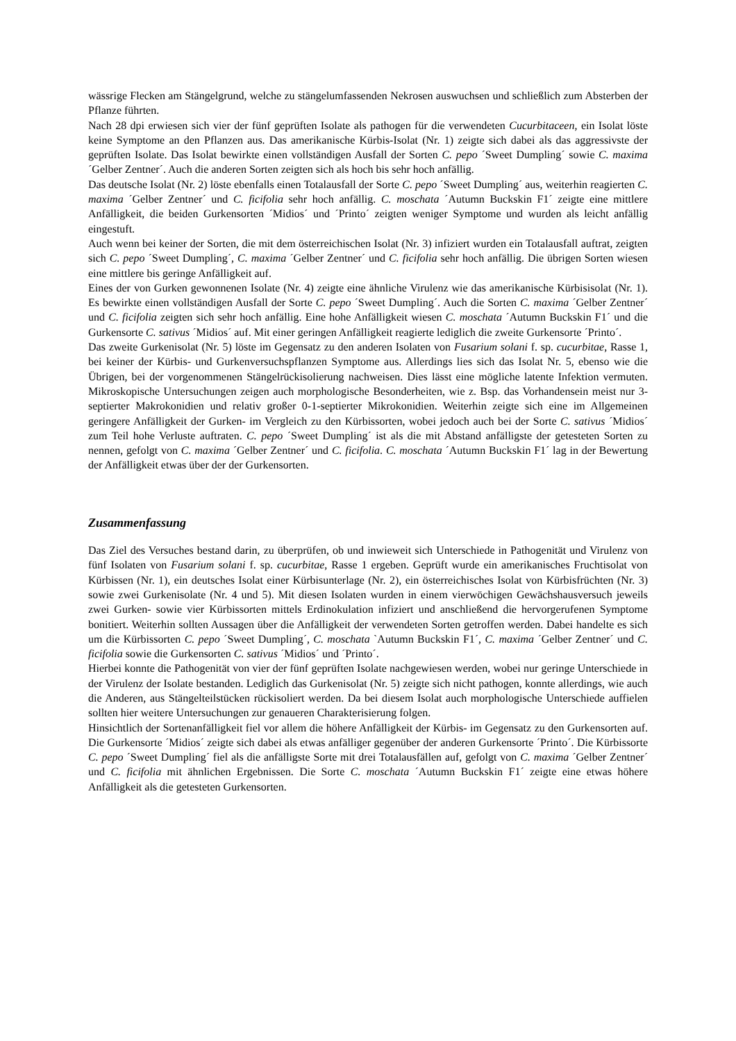wässrige Flecken am Stängelgrund, welche zu stängelumfassenden Nekrosen auswuchsen und schließlich zum Absterben der Pflanze führten.
Nach 28 dpi erwiesen sich vier der fünf geprüften Isolate als pathogen für die verwendeten Cucurbitaceen, ein Isolat löste keine Symptome an den Pflanzen aus. Das amerikanische Kürbis-Isolat (Nr. 1) zeigte sich dabei als das aggressivste der geprüften Isolate. Das Isolat bewirkte einen vollständigen Ausfall der Sorten C. pepo ´Sweet Dumpling´ sowie C. maxima ´Gelber Zentner´. Auch die anderen Sorten zeigten sich als hoch bis sehr hoch anfällig.
Das deutsche Isolat (Nr. 2) löste ebenfalls einen Totalausfall der Sorte C. pepo ´Sweet Dumpling´ aus, weiterhin reagierten C. maxima ´Gelber Zentner´ und C. ficifolia sehr hoch anfällig. C. moschata ´Autumn Buckskin F1´ zeigte eine mittlere Anfälligkeit, die beiden Gurkensorten ´Midios´ und ´Printo´ zeigten weniger Symptome und wurden als leicht anfällig eingestuft.
Auch wenn bei keiner der Sorten, die mit dem österreichischen Isolat (Nr. 3) infiziert wurden ein Totalausfall auftrat, zeigten sich C. pepo ´Sweet Dumpling´, C. maxima ´Gelber Zentner´ und C. ficifolia sehr hoch anfällig. Die übrigen Sorten wiesen eine mittlere bis geringe Anfälligkeit auf.
Eines der von Gurken gewonnenen Isolate (Nr. 4) zeigte eine ähnliche Virulenz wie das amerikanische Kürbisisolat (Nr. 1). Es bewirkte einen vollständigen Ausfall der Sorte C. pepo ´Sweet Dumpling´. Auch die Sorten C. maxima ´Gelber Zentner´ und C. ficifolia zeigten sich sehr hoch anfällig. Eine hohe Anfälligkeit wiesen C. moschata ´Autumn Buckskin F1´ und die Gurkensorte C. sativus ´Midios´ auf. Mit einer geringen Anfälligkeit reagierte lediglich die zweite Gurkensorte ´Printo´.
Das zweite Gurkenisolat (Nr. 5) löste im Gegensatz zu den anderen Isolaten von Fusarium solani f. sp. cucurbitae, Rasse 1, bei keiner der Kürbis- und Gurkenversuchspflanzen Symptome aus. Allerdings lies sich das Isolat Nr. 5, ebenso wie die Übrigen, bei der vorgenommenen Stängelrückisolierung nachweisen. Dies lässt eine mögliche latente Infektion vermuten. Mikroskopische Untersuchungen zeigen auch morphologische Besonderheiten, wie z. Bsp. das Vorhandensein meist nur 3-septierter Makrokonidien und relativ großer 0-1-septierter Mikrokonidien. Weiterhin zeigte sich eine im Allgemeinen geringere Anfälligkeit der Gurken- im Vergleich zu den Kürbissorten, wobei jedoch auch bei der Sorte C. sativus ´Midios´ zum Teil hohe Verluste auftraten. C. pepo ´Sweet Dumpling´ ist als die mit Abstand anfälligste der getesteten Sorten zu nennen, gefolgt von C. maxima ´Gelber Zentner´ und C. ficifolia. C. moschata ´Autumn Buckskin F1´ lag in der Bewertung der Anfälligkeit etwas über der der Gurkensorten.
Zusammenfassung
Das Ziel des Versuches bestand darin, zu überprüfen, ob und inwieweit sich Unterschiede in Pathogenität und Virulenz von fünf Isolaten von Fusarium solani f. sp. cucurbitae, Rasse 1 ergeben. Geprüft wurde ein amerikanisches Fruchtisolat von Kürbissen (Nr. 1), ein deutsches Isolat einer Kürbisunterlage (Nr. 2), ein österreichisches Isolat von Kürbisfrüchten (Nr. 3) sowie zwei Gurkenisolate (Nr. 4 und 5). Mit diesen Isolaten wurden in einem vierwöchigen Gewächshausversuch jeweils zwei Gurken- sowie vier Kürbissorten mittels Erdinokulation infiziert und anschließend die hervorgerufenen Symptome bonitiert. Weiterhin sollten Aussagen über die Anfälligkeit der verwendeten Sorten getroffen werden. Dabei handelte es sich um die Kürbissorten C. pepo ´Sweet Dumpling´, C. moschata `Autumn Buckskin F1´, C. maxima ´Gelber Zentner´ und C. ficifolia sowie die Gurkensorten C. sativus ´Midios´ und ´Printo´.
Hierbei konnte die Pathogenität von vier der fünf geprüften Isolate nachgewiesen werden, wobei nur geringe Unterschiede in der Virulenz der Isolate bestanden. Lediglich das Gurkenisolat (Nr. 5) zeigte sich nicht pathogen, konnte allerdings, wie auch die Anderen, aus Stängelteilstücken rückisoliert werden. Da bei diesem Isolat auch morphologische Unterschiede auffielen sollten hier weitere Untersuchungen zur genaueren Charakterisierung folgen.
Hinsichtlich der Sortenanfälligkeit fiel vor allem die höhere Anfälligkeit der Kürbis- im Gegensatz zu den Gurkensorten auf. Die Gurkensorte ´Midios´ zeigte sich dabei als etwas anfälliger gegenüber der anderen Gurkensorte ´Printo´. Die Kürbissorte C. pepo ´Sweet Dumpling´ fiel als die anfälligste Sorte mit drei Totalausfällen auf, gefolgt von C. maxima ´Gelber Zentner´ und C. ficifolia mit ähnlichen Ergebnissen. Die Sorte C. moschata ´Autumn Buckskin F1´ zeigte eine etwas höhere Anfälligkeit als die getesteten Gurkensorten.